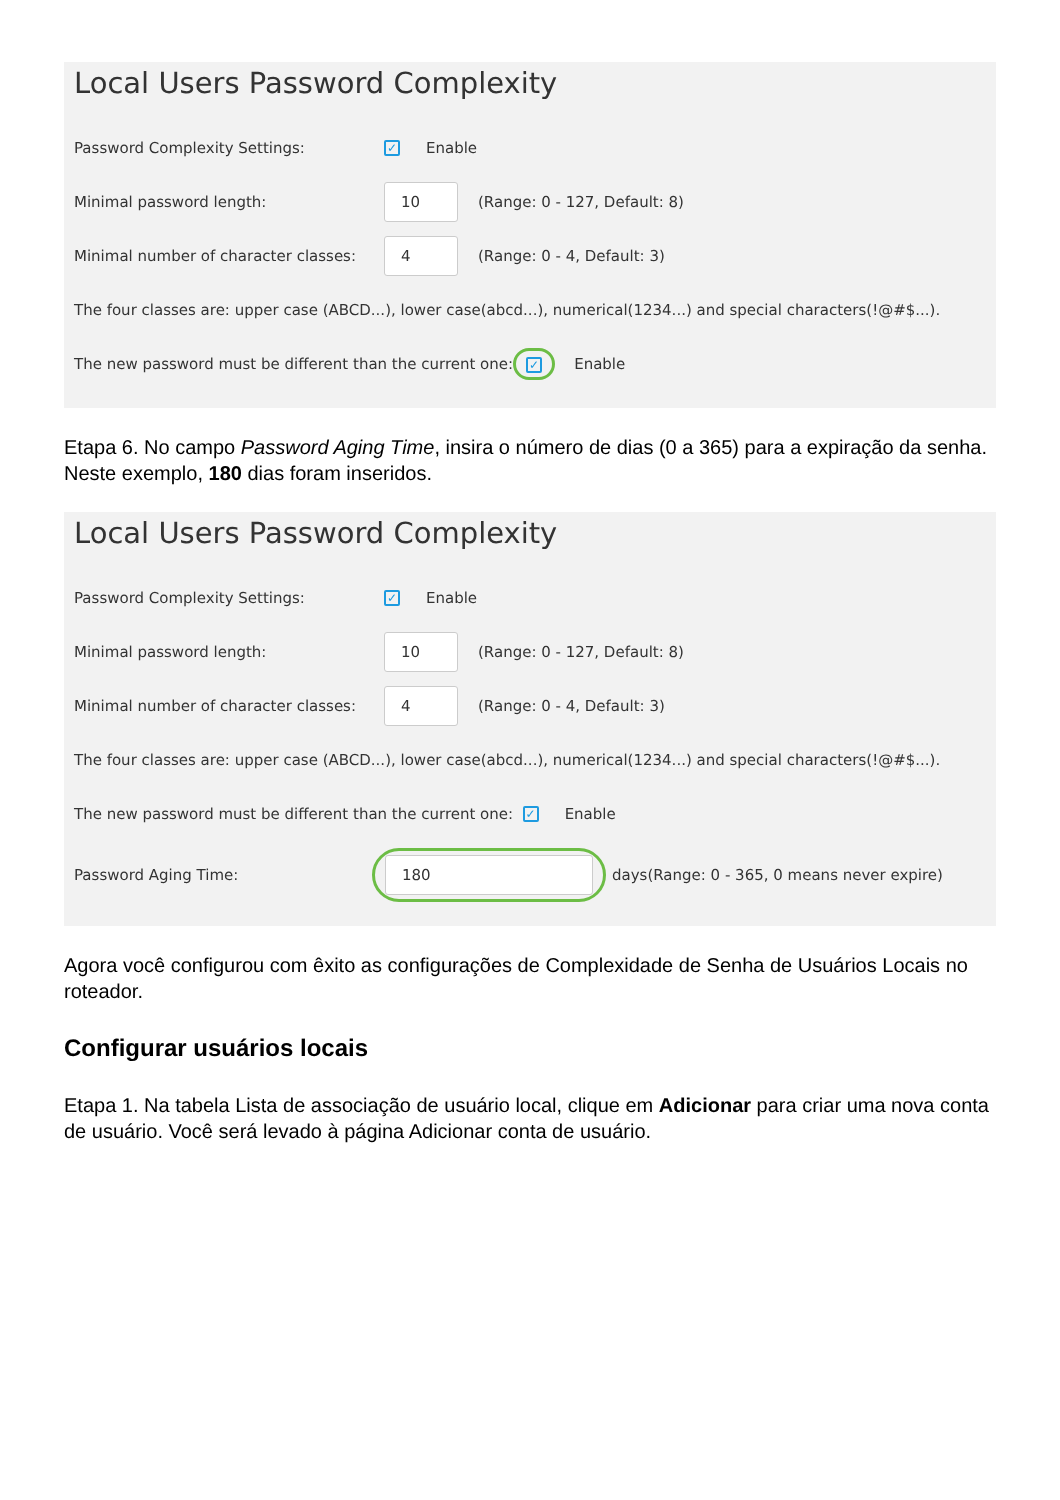Local Users Password Complexity
Password Complexity Settings: ✓ Enable
Minimal password length: 10 (Range: 0 - 127, Default: 8)
Minimal number of character classes: 4 (Range: 0 - 4, Default: 3)
The four classes are: upper case (ABCD...), lower case(abcd...), numerical(1234...) and special characters(!@#$...).
The new password must be different than the current one: ✓ Enable
Etapa 6. No campo Password Aging Time, insira o número de dias (0 a 365) para a expiração da senha. Neste exemplo, 180 dias foram inseridos.
Local Users Password Complexity
Password Complexity Settings: ✓ Enable
Minimal password length: 10 (Range: 0 - 127, Default: 8)
Minimal number of character classes: 4 (Range: 0 - 4, Default: 3)
The four classes are: upper case (ABCD...), lower case(abcd...), numerical(1234...) and special characters(!@#$...).
The new password must be different than the current one: ✓ Enable
Password Aging Time: 180 days(Range: 0 - 365, 0 means never expire)
Agora você configurou com êxito as configurações de Complexidade de Senha de Usuários Locais no roteador.
Configurar usuários locais
Etapa 1. Na tabela Lista de associação de usuário local, clique em Adicionar para criar uma nova conta de usuário. Você será levado à página Adicionar conta de usuário.